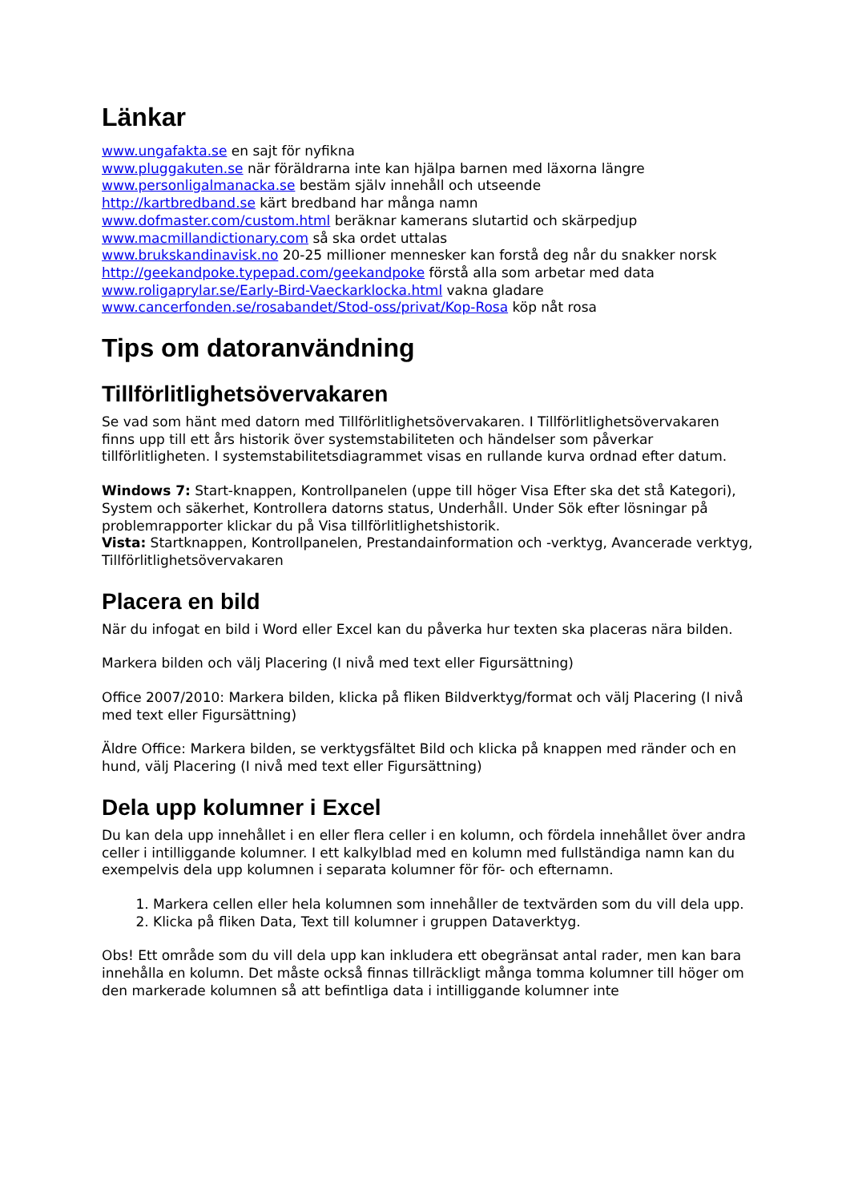Länkar
www.ungafakta.se en sajt för nyfikna
www.pluggakuten.se när föräldrarna inte kan hjälpa barnen med läxorna längre
www.personligalmanacka.se bestäm själv innehåll och utseende
http://kartbredband.se kärt bredband har många namn
www.dofmaster.com/custom.html beräknar kamerans slutartid och skärpedjup
www.macmillandictionary.com så ska ordet uttalas
www.brukskandinavisk.no 20-25 millioner mennesker kan forstå deg når du snakker norsk
http://geekandpoke.typepad.com/geekandpoke förstå alla som arbetar med data
www.roligaprylar.se/Early-Bird-Vaeckarklocka.html vakna gladare
www.cancerfonden.se/rosabandet/Stod-oss/privat/Kop-Rosa köp nåt rosa
Tips om datoranvändning
Tillförlitlighetsövervakaren
Se vad som hänt med datorn med Tillförlitlighetsövervakaren. I Tillförlitlighetsövervakaren finns upp till ett års historik över systemstabiliteten och händelser som påverkar tillförlitligheten. I systemstabilitetsdiagrammet visas en rullande kurva ordnad efter datum.
Windows 7: Start-knappen, Kontrollpanelen (uppe till höger Visa Efter ska det stå Kategori), System och säkerhet, Kontrollera datorns status, Underhåll. Under Sök efter lösningar på problemrapporter klickar du på Visa tillförlitlighetshistorik.
Vista: Startknappen, Kontrollpanelen, Prestandainformation och -verktyg, Avancerade verktyg, Tillförlitlighetsövervakaren
Placera en bild
När du infogat en bild i Word eller Excel kan du påverka hur texten ska placeras nära bilden.
Markera bilden och välj Placering (I nivå med text eller Figursättning)
Office 2007/2010: Markera bilden, klicka på fliken Bildverktyg/format och välj Placering (I nivå med text eller Figursättning)
Äldre Office: Markera bilden, se verktygsfältet Bild och klicka på knappen med ränder och en hund, välj Placering (I nivå med text eller Figursättning)
Dela upp kolumner i Excel
Du kan dela upp innehållet i en eller flera celler i en kolumn, och fördela innehållet över andra celler i intilliggande kolumner. I ett kalkylblad med en kolumn med fullständiga namn kan du exempelvis dela upp kolumnen i separata kolumner för för- och efternamn.
1. Markera cellen eller hela kolumnen som innehåller de textvärden som du vill dela upp.
2. Klicka på fliken Data, Text till kolumner i gruppen Dataverktyg.
Obs! Ett område som du vill dela upp kan inkludera ett obegränsat antal rader, men kan bara innehålla en kolumn. Det måste också finnas tillräckligt många tomma kolumner till höger om den markerade kolumnen så att befintliga data i intilliggande kolumner inte